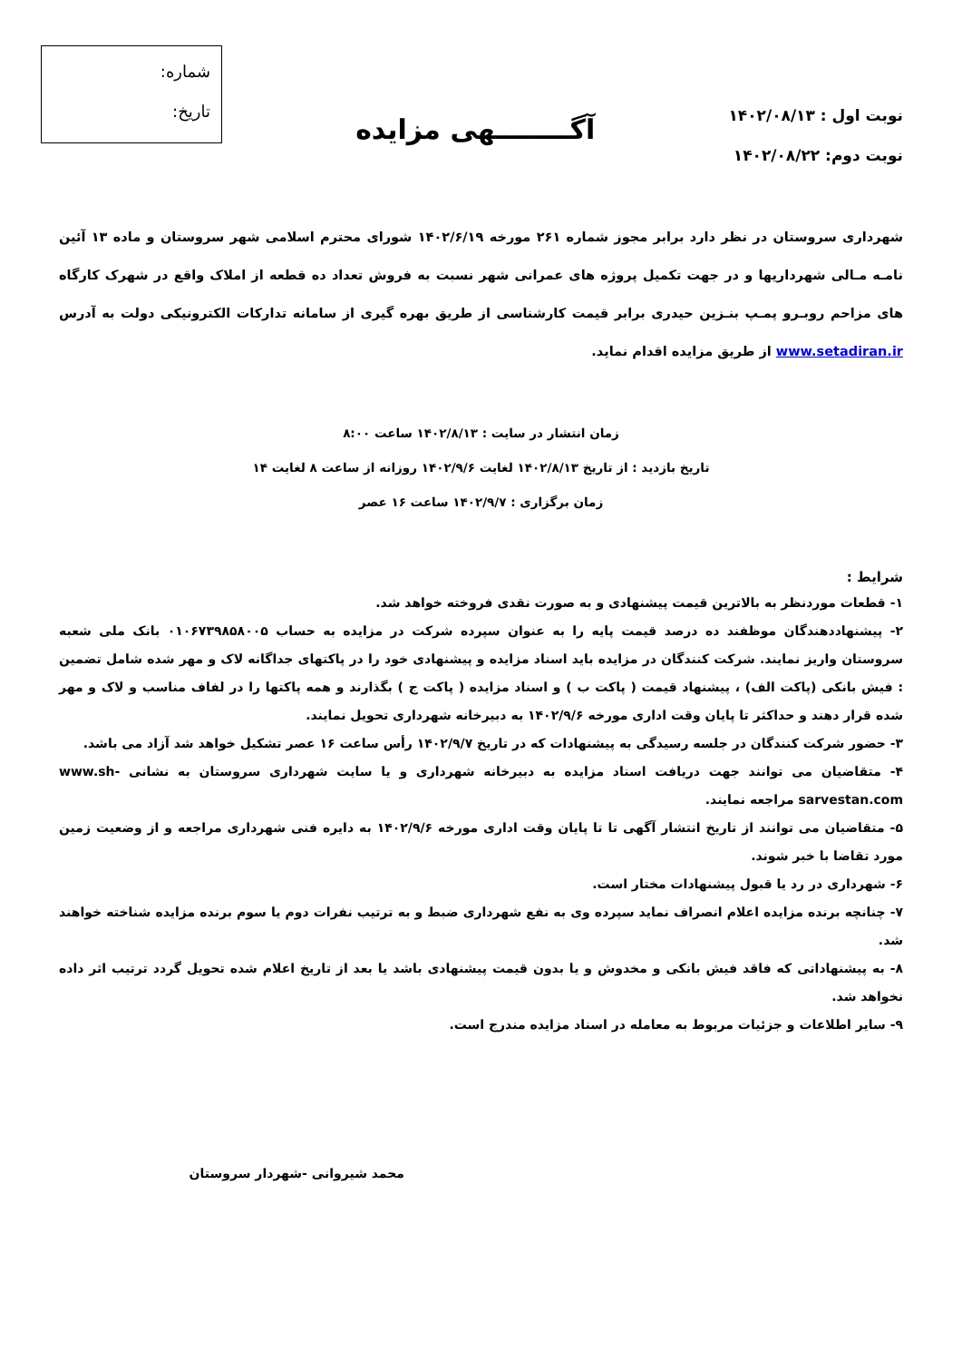نوبت اول : ۱۴۰۲/۰۸/۱۳
نوبت دوم: ۱۴۰۲/۰۸/۲۲
آگــــــــهی مزایده
شماره:
تاریخ:
شهرداری سروستان در نظر دارد برابر مجوز شماره ۲۶۱ مورخه ۱۴۰۲/۶/۱۹ شورای محترم اسلامی شهر سروستان و ماده ۱۳ آئین نامـه مـالی شهرداریها و در جهت تکمیل پروژه های عمرانی شهر نسبت به فروش تعداد ده قطعه از املاک واقع در شهرک کارگاه های مزاحم روبـرو پمـپ بنـزین حیدری برابر قیمت کارشناسی از طریق بهره گیری از سامانه تدارکات الکترونیکی دولت به آدرس www.setadiran.ir از طریق مزایده اقدام نماید.
زمان انتشار در سایت : ۱۴۰۲/۸/۱۳ ساعت ۸:۰۰
تاریخ بازدید : از تاریخ ۱۴۰۲/۸/۱۳ لغایت ۱۴۰۲/۹/۶ روزانه از ساعت ۸ لغایت ۱۴
زمان برگزاری : ۱۴۰۲/۹/۷ ساعت ۱۶ عصر
شرایط :
۱- قطعات موردنظر به بالاترین قیمت پیشنهادی و به صورت نقدی فروخته خواهد شد.
۲- پیشنهاددهندگان موظفند ده درصد قیمت پایه را به عنوان سپرده شرکت در مزایده به حساب ۰۱۰۶۷۳۹۸۵۸۰۰۵ بانک ملی شعبه سروستان واریز نمایند. شرکت کنندگان در مزایده باید اسناد مزایده و پیشنهادی خود را در پاکتهای جداگانه لاک و مهر شده شامل تضمین : فیش بانکی (پاکت الف) ، پیشنهاد قیمت ( پاکت ب ) و اسناد مزایده ( پاکت ج ) بگذارند و همه پاکتها را در لفاف مناسب و لاک و مهر شده قرار دهند و حداکثر تا پایان وقت اداری مورخه ۱۴۰۲/۹/۶ به دبیرخانه شهرداری تحویل نمایند.
۳- حضور شرکت کنندگان در جلسه رسیدگی به پیشنهادات که در تاریخ ۱۴۰۲/۹/۷ رأس ساعت ۱۶ عصر تشکیل خواهد شد آزاد می باشد.
۴- متقاضیان می توانند جهت دریافت اسناد مزایده به دبیرخانه شهرداری و یا سایت شهرداری سروستان به نشانی www.sh-sarvestan.com مراجعه نمایند.
۵- متقاضیان می توانند از تاریخ انتشار آگهی تا تا پایان وقت اداری مورخه ۱۴۰۲/۹/۶ به دایره فنی شهرداری مراجعه و از وضعیت زمین مورد تقاضا با خبر شوند.
۶- شهرداری در رد یا قبول پیشنهادات مختار است.
۷- چنانچه برنده مزایده اعلام انصراف نماید سپرده وی به نفع شهرداری ضبط و به ترتیب نفرات دوم یا سوم برنده مزایده شناخته خواهند شد.
۸- به پیشنهاداتی که فاقد فیش بانکی و مخدوش و یا بدون قیمت پیشنهادی باشد یا بعد از تاریخ اعلام شده تحویل گردد ترتیب اثر داده نخواهد شد.
۹- سایر اطلاعات و جزئیات مربوط به معامله در اسناد مزایده مندرج است.
محمد شیروانی -شهردار سروستان